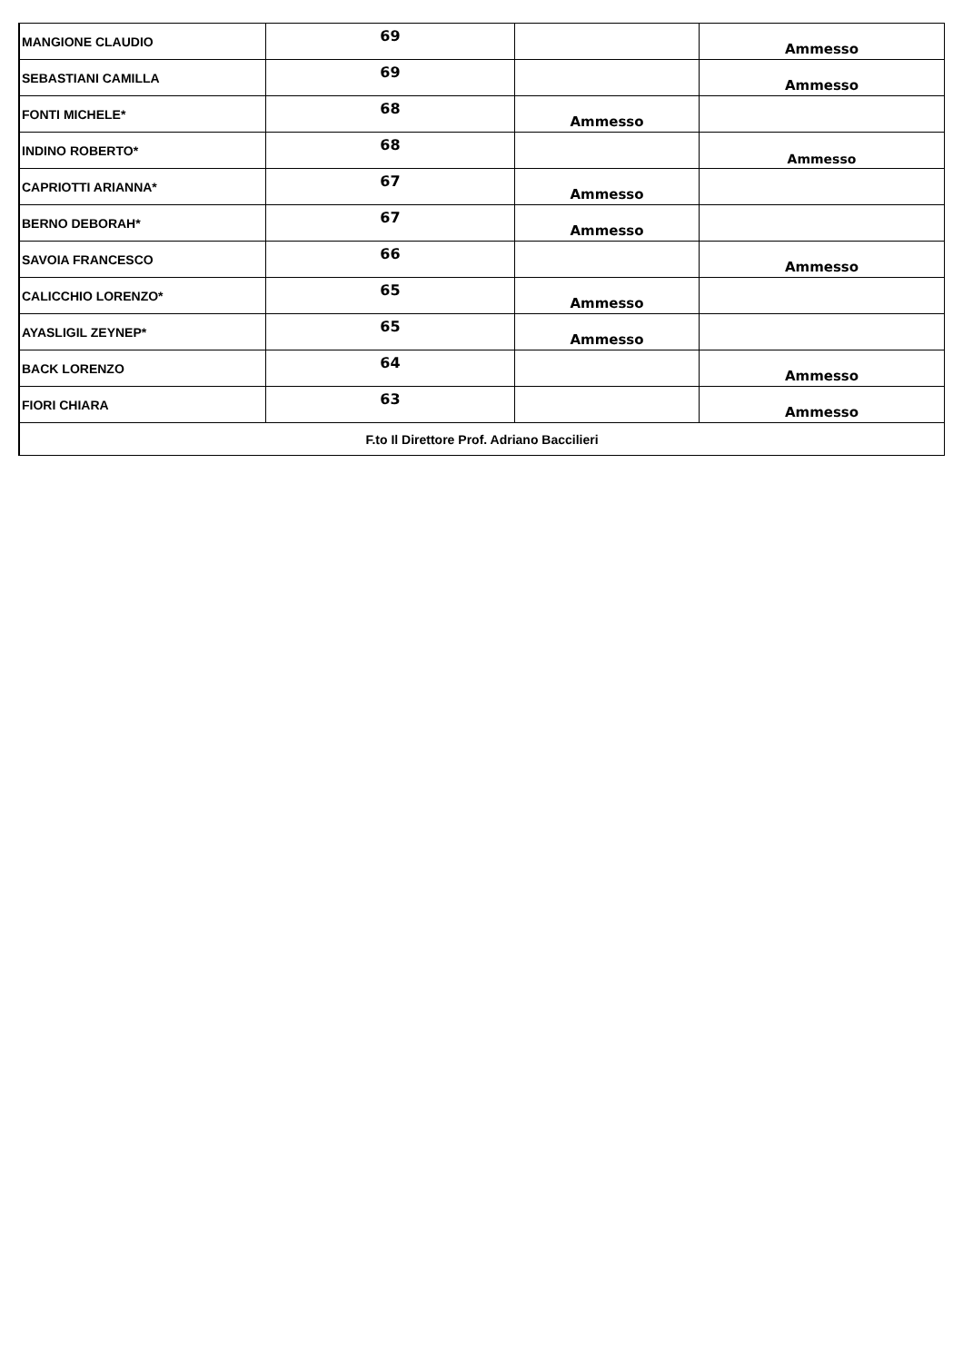| MANGIONE CLAUDIO | 69 | | Ammesso |
| SEBASTIANI CAMILLA | 69 | | Ammesso |
| FONTI MICHELE* | 68 | Ammesso | |
| INDINO ROBERTO* | 68 | | Ammesso |
| CAPRIOTTI ARIANNA* | 67 | Ammesso | |
| BERNO DEBORAH* | 67 | Ammesso | |
| SAVOIA FRANCESCO | 66 | | Ammesso |
| CALICCHIO LORENZO* | 65 | Ammesso | |
| AYASLIGIL ZEYNEP* | 65 | Ammesso | |
| BACK LORENZO | 64 | | Ammesso |
| FIORI CHIARA | 63 | | Ammesso |
| F.to Il Direttore Prof. Adriano Baccilieri | | | |